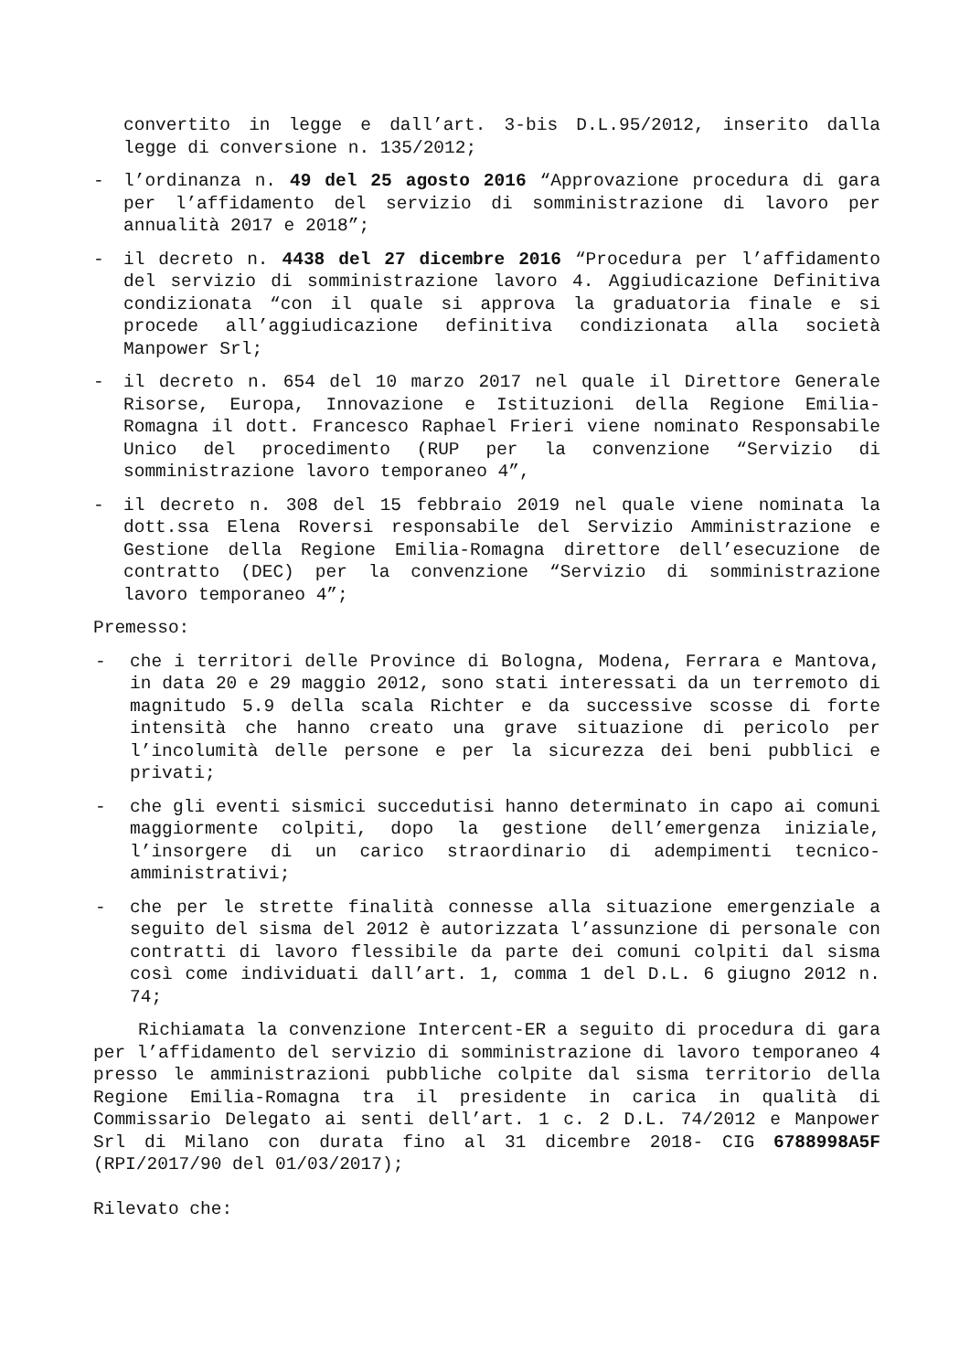convertito in legge e dall’art. 3-bis D.L.95/2012, inserito dalla legge di conversione n. 135/2012;
- l’ordinanza n. 49 del 25 agosto 2016 “Approvazione procedura di gara per l’affidamento del servizio di somministrazione di lavoro per annualità 2017 e 2018”;
- il decreto n. 4438 del 27 dicembre 2016 “Procedura per l’affidamento del servizio di somministrazione lavoro 4. Aggiudicazione Definitiva condizionata “con il quale si approva la graduatoria finale e si procede all’aggiudicazione definitiva condizionata alla società Manpower Srl;
- il decreto n. 654 del 10 marzo 2017 nel quale il Direttore Generale Risorse, Europa, Innovazione e Istituzioni della Regione Emilia-Romagna il dott. Francesco Raphael Frieri viene nominato Responsabile Unico del procedimento (RUP per la convenzione “Servizio di somministrazione lavoro temporaneo 4”,
- il decreto n. 308 del 15 febbraio 2019 nel quale viene nominata la dott.ssa Elena Roversi responsabile del Servizio Amministrazione e Gestione della Regione Emilia-Romagna direttore dell’esecuzione de contratto (DEC) per la convenzione “Servizio di somministrazione lavoro temporaneo 4”;
Premesso:
- che i territori delle Province di Bologna, Modena, Ferrara e Mantova, in data 20 e 29 maggio 2012, sono stati interessati da un terremoto di magnitudo 5.9 della scala Richter e da successive scosse di forte intensità che hanno creato una grave situazione di pericolo per l’incolumità delle persone e per la sicurezza dei beni pubblici e privati;
- che gli eventi sismici succedutisi hanno determinato in capo ai comuni maggiormente colpiti, dopo la gestione dell’emergenza iniziale, l’insorgere di un carico straordinario di adempimenti tecnico-amministrativi;
- che per le strette finalità connesse alla situazione emergenziale a seguito del sisma del 2012 è autorizzata l’assunzione di personale con contratti di lavoro flessibile da parte dei comuni colpiti dal sisma così come individuati dall’art. 1, comma 1 del D.L. 6 giugno 2012 n. 74;
Richiamata la convenzione Intercent-ER a seguito di procedura di gara per l’affidamento del servizio di somministrazione di lavoro temporaneo 4 presso le amministrazioni pubbliche colpite dal sisma territorio della Regione Emilia-Romagna tra il presidente in carica in qualità di Commissario Delegato ai senti dell’art. 1 c. 2 D.L. 74/2012 e Manpower Srl di Milano con durata fino al 31 dicembre 2018- CIG 6788998A5F (RPI/2017/90 del 01/03/2017);
Rilevato che: